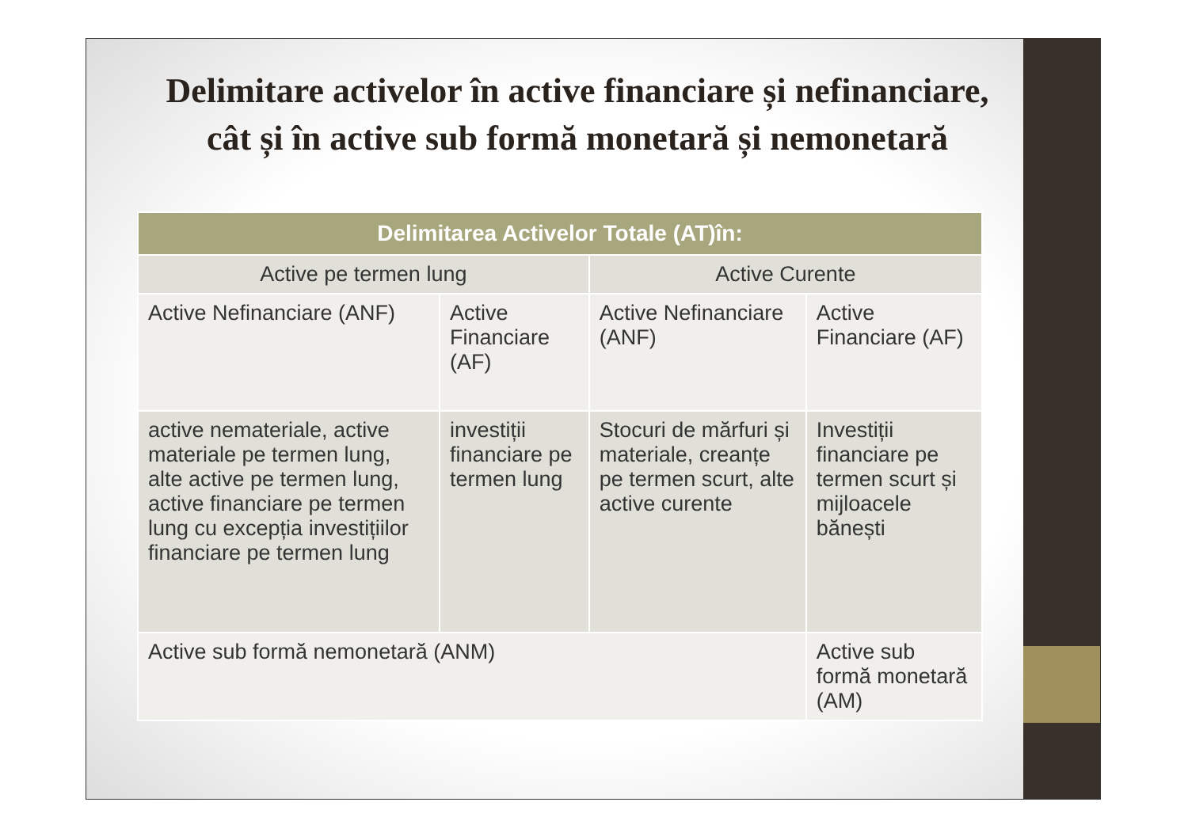Delimitare activelor în active financiare și nefinanciare, cât și în active sub formă monetară și nemonetară
| Delimitarea Activelor Totale (AT)în: | | | |
| --- | --- | --- | --- |
| Active pe termen lung | | Active Curente | |
| Active Nefinanciare (ANF) | Active Financiare (AF) | Active Nefinanciare (ANF) | Active Financiare (AF) |
| active nemateriale, active materiale pe termen lung, alte active pe termen lung, active financiare pe termen lung cu excepția investițiilor financiare pe termen lung | investiții financiare pe termen lung | Stocuri de mărfuri și materiale, creanțe pe termen scurt, alte active curente | Investiții financiare pe termen scurt și mijloacele bănești |
| Active sub formă nemonetară (ANM) | | | Active sub formă monetară (AM) |